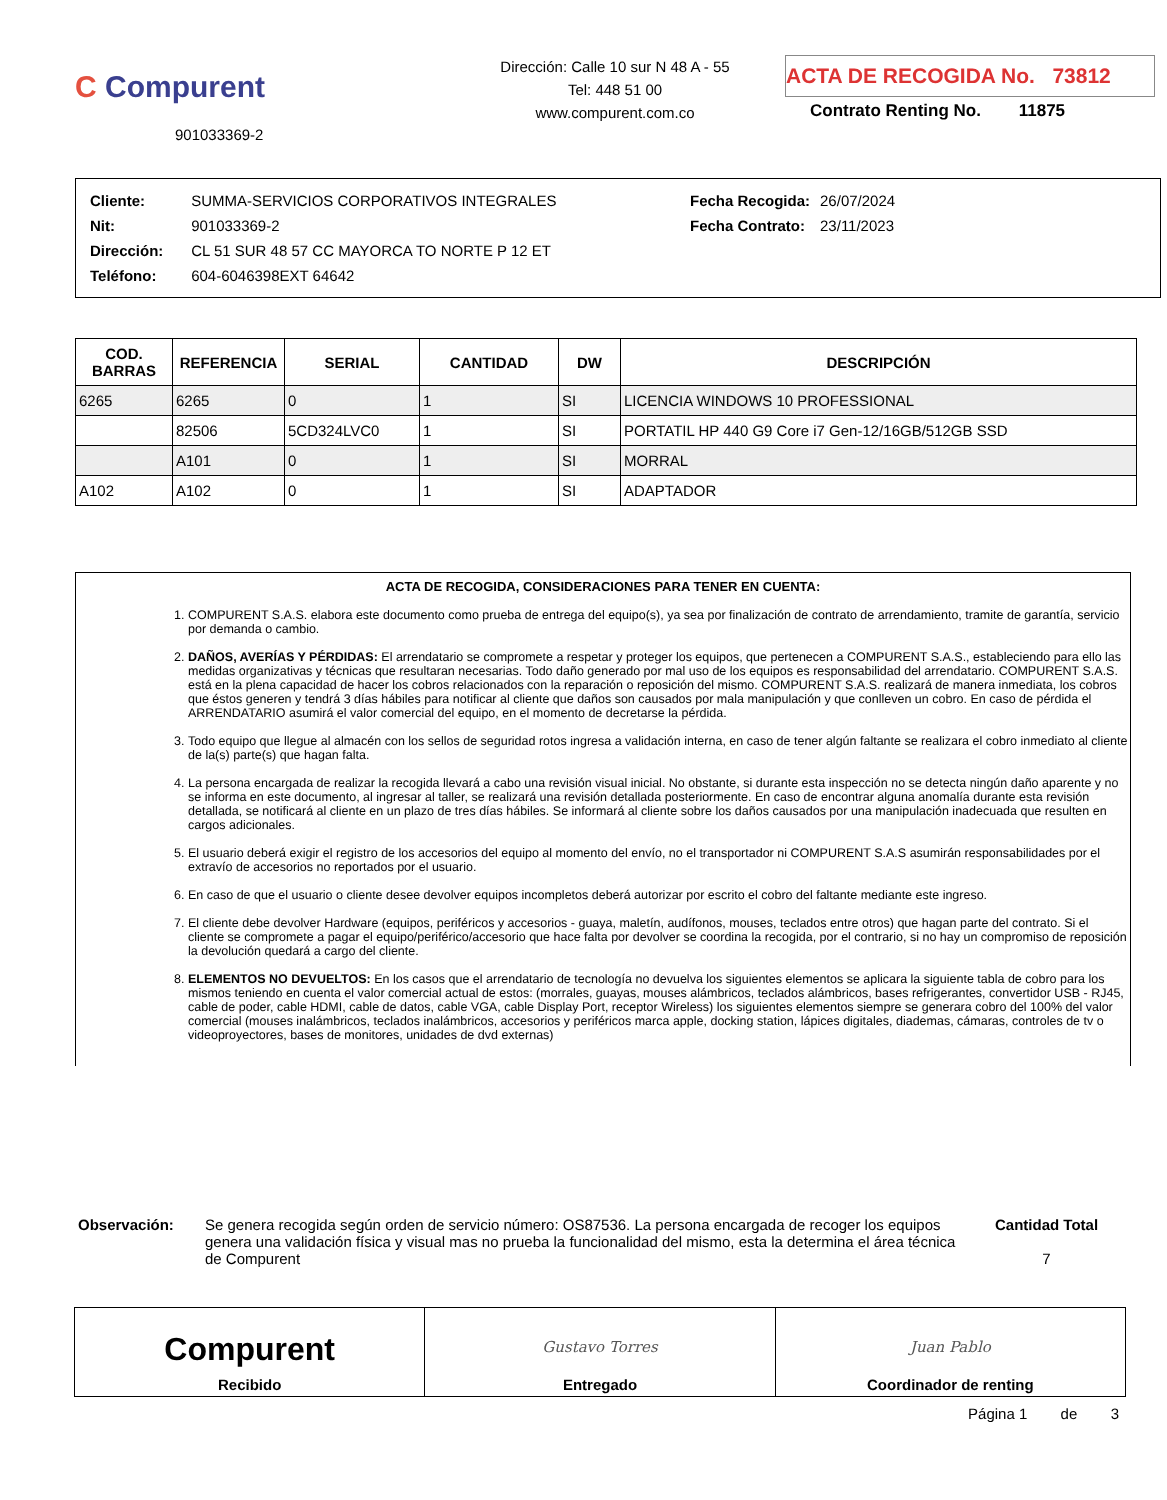C Compurent
901033369-2
Dirección: Calle 10 sur N 48 A - 55
Tel: 448 51 00
www.compurent.com.co
ACTA DE RECOGIDA No. 73812
Contrato Renting No. 11875
| Cliente: | SUMMA-SERVICIOS CORPORATIVOS INTEGRALES |
| Nit: | 901033369-2 |
| Dirección: | CL 51 SUR 48 57 CC MAYORCA TO NORTE P 12 ET |
| Teléfono: | 604-6046398EXT 64642 |
| Fecha Recogida: | 26/07/2024 |
| Fecha Contrato: | 23/11/2023 |
| COD. BARRAS | REFERENCIA | SERIAL | CANTIDAD | DW | DESCRIPCIÓN |
| --- | --- | --- | --- | --- | --- |
| 6265 | 6265 | 0 | 1 | SI | LICENCIA WINDOWS 10 PROFESSIONAL |
| | 82506 | 5CD324LVC0 | 1 | SI | PORTATIL HP 440 G9 Core i7 Gen-12/16GB/512GB SSD |
| | A101 | 0 | 1 | SI | MORRAL |
| A102 | A102 | 0 | 1 | SI | ADAPTADOR |
ACTA DE RECOGIDA, CONSIDERACIONES PARA TENER EN CUENTA:
1. COMPURENT S.A.S. elabora este documento como prueba de entrega del equipo(s), ya sea por finalización de contrato de arrendamiento, tramite de garantía, servicio por demanda o cambio.
2. DAÑOS, AVERÍAS Y PÉRDIDAS: El arrendatario se compromete a respetar y proteger los equipos, que pertenecen a COMPURENT S.A.S., estableciendo para ello las medidas organizativas y técnicas que resultaran necesarias. Todo daño generado por mal uso de los equipos es responsabilidad del arrendatario. COMPURENT S.A.S. está en la plena capacidad de hacer los cobros relacionados con la reparación o reposición del mismo. COMPURENT S.A.S. realizará de manera inmediata, los cobros que éstos generen y tendrá 3 días hábiles para notificar al cliente que daños son causados por mala manipulación y que conlleven un cobro. En caso de pérdida el ARRENDATARIO asumirá el valor comercial del equipo, en el momento de decretarse la pérdida.
3. Todo equipo que llegue al almacén con los sellos de seguridad rotos ingresa a validación interna, en caso de tener algún faltante se realizara el cobro inmediato al cliente de la(s) parte(s) que hagan falta.
4. La persona encargada de realizar la recogida llevará a cabo una revisión visual inicial. No obstante, si durante esta inspección no se detecta ningún daño aparente y no se informa en este documento, al ingresar al taller, se realizará una revisión detallada posteriormente. En caso de encontrar alguna anomalía durante esta revisión detallada, se notificará al cliente en un plazo de tres días hábiles. Se informará al cliente sobre los daños causados por una manipulación inadecuada que resulten en cargos adicionales.
5. El usuario deberá exigir el registro de los accesorios del equipo al momento del envío, no el transportador ni COMPURENT S.A.S asumirán responsabilidades por el extravío de accesorios no reportados por el usuario.
6. En caso de que el usuario o cliente desee devolver equipos incompletos deberá autorizar por escrito el cobro del faltante mediante este ingreso.
7. El cliente debe devolver Hardware (equipos, periféricos y accesorios - guaya, maletín, audífonos, mouses, teclados entre otros) que hagan parte del contrato. Si el cliente se compromete a pagar el equipo/periférico/accesorio que hace falta por devolver se coordina la recogida, por el contrario, si no hay un compromiso de reposición la devolución quedará a cargo del cliente.
8. ELEMENTOS NO DEVUELTOS: En los casos que el arrendatario de tecnología no devuelva los siguientes elementos se aplicara la siguiente tabla de cobro para los mismos teniendo en cuenta el valor comercial actual de estos: (morrales, guayas, mouses alámbricos, teclados alámbricos, bases refrigerantes, convertidor USB - RJ45, cable de poder, cable HDMI, cable de datos, cable VGA, cable Display Port, receptor Wireless) los siguientes elementos siempre se generara cobro del 100% del valor comercial (mouses inalámbricos, teclados inalámbricos, accesorios y periféricos marca apple, docking station, lápices digitales, diademas, cámaras, controles de tv o videoproyectores, bases de monitores, unidades de dvd externas)
Observación: Se genera recogida según orden de servicio número: OS87536. La persona encargada de recoger los equipos genera una validación física y visual mas no prueba la funcionalidad del mismo, esta la determina el área técnica de Compurent
Cantidad Total
7
Compurent
Recibido
Gustavo Torres
Entregado
Juan Pablo
Coordinador de renting
Página 1 de 3